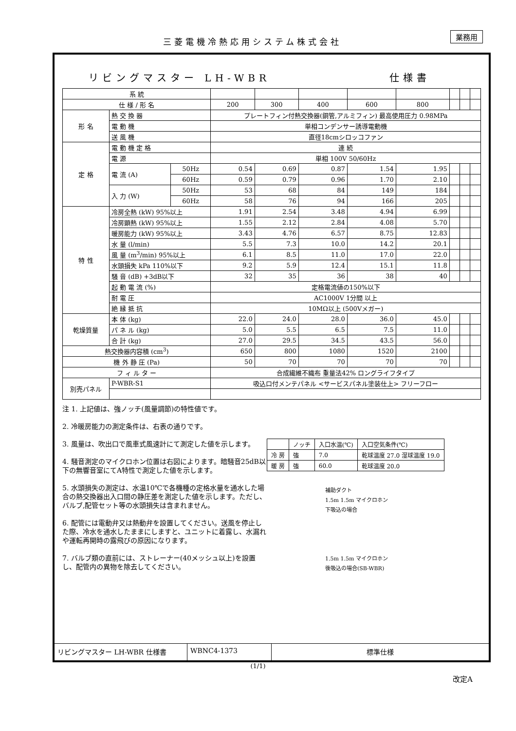三菱電機冷熱応用システム株式会社
業務用
リビングマスター LH-WBR 仕様書
| 系 統 | | | | | | | | | | |
| 仕 様 / 形 名 | | | 200 | 300 | 400 | 600 | 800 | | | |
| 形 名 | 熱 交 換 器 | | プレートフィン付熱交換器(銅管,アルミフィン) 最高使用圧力 0.98MPa | | | | | | | |
| | 電 動 機 | | 単相コンデンサー誘導電動機 | | | | | | | |
| | 送 風 機 | | 直径18cmシロッコファン | | | | | | | |
| 定 格 | 電 動 機 定 格 | | 連 続 | | | | | | | |
| | 電 源 | | 単相 100V 50/60Hz | | | | | | | |
| | 電 流 (A) | 50Hz | 0.54 | 0.69 | 0.87 | 1.54 | 1.95 | | | |
| | | 60Hz | 0.59 | 0.79 | 0.96 | 1.70 | 2.10 | | | |
| | 入 力 (W) | 50Hz | 53 | 68 | 84 | 149 | 184 | | | |
| | | 60Hz | 58 | 76 | 94 | 166 | 205 | | | |
| 特 性 | 冷房全熱 (kW) 95%以上 | | 1.91 | 2.54 | 3.48 | 4.94 | 6.99 | | | |
| | 冷房顕熱 (kW) 95%以上 | | 1.55 | 2.12 | 2.84 | 4.08 | 5.70 | | | |
| | 暖房能力 (kW) 95%以上 | | 3.43 | 4.76 | 6.57 | 8.75 | 12.83 | | | |
| | 水 量 (l/min) | | 5.5 | 7.3 | 10.0 | 14.2 | 20.1 | | | |
| | 風 量 (m<sup>3</sup>/min) 95%以上 | | 6.1 | 8.5 | 11.0 | 17.0 | 22.0 | | | |
| | 水頭損失 kPa 110%以下 | | 9.2 | 5.9 | 12.4 | 15.1 | 11.8 | | | |
| | 騒 音 (dB) +3dB以下 | | 32 | 35 | 36 | 38 | 40 | | | |
| | 起 動 電 流 (%) | | 定格電流値の150%以下 | | | | | | | |
| | 耐 電 圧 | | AC1000V 1分間 以上 | | | | | | | |
| | 絶 縁 抵 抗 | | 10MΩ以上 (500Vメガー) | | | | | | | |
| 乾燥質量 | 本 体 (kg) | | 22.0 | 24.0 | 28.0 | 36.0 | 45.0 | | | |
| | パ ネ ル (kg) | | 5.0 | 5.5 | 6.5 | 7.5 | 11.0 | | | |
| | 合 計 (kg) | | 27.0 | 29.5 | 34.5 | 43.5 | 56.0 | | | |
| 熱交換器内容積 (cm<sup>3</sup>) | | | 650 | 800 | 1080 | 1520 | 2100 | | | |
| 機 外 静 圧 (Pa) | | | 50 | 70 | 70 | 70 | 70 | | | |
| フ ィ ル タ ー | | | 合成繊維不織布 重量法42% ロングライフタイプ | | | | | | | |
| 別売パネル | P-WBR-S1 | | 吸込口付メンテパネル <サービスパネル塗装仕上> フリーフロー | | | | | | | |
注 1. 上記値は、強ノッチ(風量調節)の特性値です。
2. 冷暖房能力の測定条件は、右表の通りです。
3. 風量は、吹出口で風車式風速計にて測定した値を示します。
4. 騒音測定のマイクロホン位置は右図によります。暗騒音25dB以下の無響音室にてA特性で測定した値を示します。
5. 水頭損失の測定は、水温10℃で各機種の定格水量を通水した場合の熱交換器出入口間の静圧差を測定した値を示します。ただし、バルブ,配管セット等の水頭損失は含まれません。
6. 配管には電動弁又は熱動弁を設置してください。送風を停止した際、冷水を通水したままにしますと、ユニットに着露し、水漏れや運転再開時の露飛びの原因になります。
7. バルブ類の直前には、ストレーナー(40メッシュ以上)を設置し、配管内の異物を除去してください。
| | ノッチ | 入口水温(℃) | 入口空気条件(℃) |
| 冷 房 | 強 | 7.0 | 乾球温度 27.0 湿球温度 19.0 |
| 暖 房 | 強 | 60.0 | 乾球温度 20.0 |
補助ダクト
1.5m 1.5m マイクロホン
下吸込の場合
1.5m 1.5m マイクロホン
後吸込の場合(SB-WBR)
リビングマスター LH-WBR 仕様書 WBNC4-1373 標準仕様
(1/1)
改定A